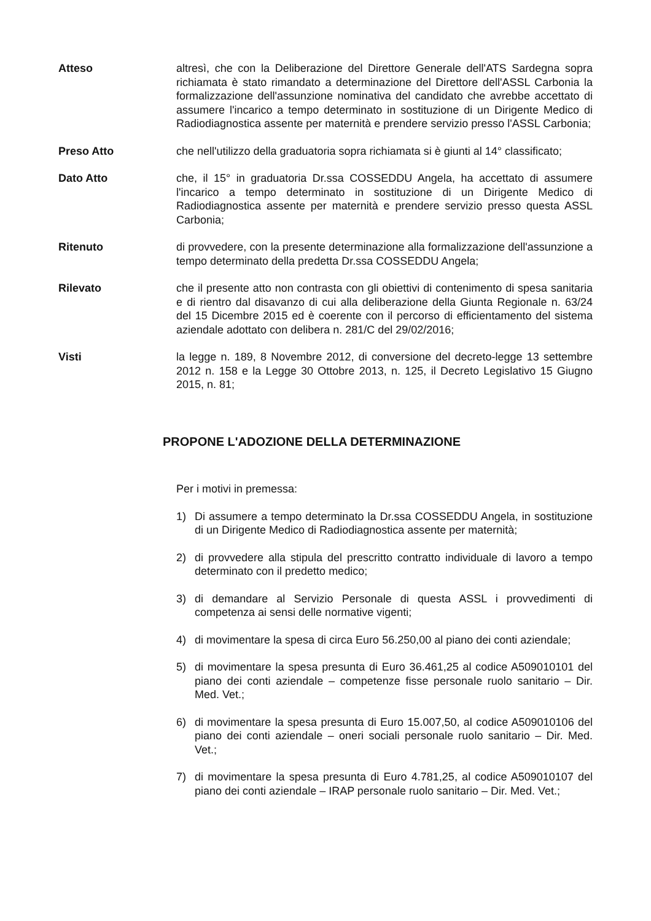Atteso altresì, che con la Deliberazione del Direttore Generale dell'ATS Sardegna sopra richiamata è stato rimandato a determinazione del Direttore dell'ASSL Carbonia la formalizzazione dell'assunzione nominativa del candidato che avrebbe accettato di assumere l'incarico a tempo determinato in sostituzione di un Dirigente Medico di Radiodiagnostica assente per maternità e prendere servizio presso l'ASSL Carbonia;
Preso Atto che nell'utilizzo della graduatoria sopra richiamata si è giunti al 14° classificato;
Dato Atto che, il 15° in graduatoria Dr.ssa COSSEDDU Angela, ha accettato di assumere l'incarico a tempo determinato in sostituzione di un Dirigente Medico di Radiodiagnostica assente per maternità e prendere servizio presso questa ASSL Carbonia;
Ritenuto di provvedere, con la presente determinazione alla formalizzazione dell'assunzione a tempo determinato della predetta Dr.ssa COSSEDDU Angela;
Rilevato che il presente atto non contrasta con gli obiettivi di contenimento di spesa sanitaria e di rientro dal disavanzo di cui alla deliberazione della Giunta Regionale n. 63/24 del 15 Dicembre 2015 ed è coerente con il percorso di efficientamento del sistema aziendale adottato con delibera n. 281/C del 29/02/2016;
Visti la legge n. 189, 8 Novembre 2012, di conversione del decreto-legge 13 settembre 2012 n. 158 e la Legge 30 Ottobre 2013, n. 125, il Decreto Legislativo 15 Giugno 2015, n. 81;
PROPONE L'ADOZIONE DELLA DETERMINAZIONE
Per i motivi in premessa:
1) Di assumere a tempo determinato la Dr.ssa COSSEDDU Angela, in sostituzione di un Dirigente Medico di Radiodiagnostica assente per maternità;
2) di provvedere alla stipula del prescritto contratto individuale di lavoro a tempo determinato con il predetto medico;
3) di demandare al Servizio Personale di questa ASSL i provvedimenti di competenza ai sensi delle normative vigenti;
4) di movimentare la spesa di circa Euro 56.250,00 al piano dei conti aziendale;
5) di movimentare la spesa presunta di Euro 36.461,25 al codice A509010101 del piano dei conti aziendale – competenze fisse personale ruolo sanitario – Dir. Med. Vet.;
6) di movimentare la spesa presunta di Euro 15.007,50, al codice A509010106 del piano dei conti aziendale – oneri sociali personale ruolo sanitario – Dir. Med. Vet.;
7) di movimentare la spesa presunta di Euro 4.781,25, al codice A509010107 del piano dei conti aziendale – IRAP personale ruolo sanitario – Dir. Med. Vet.;